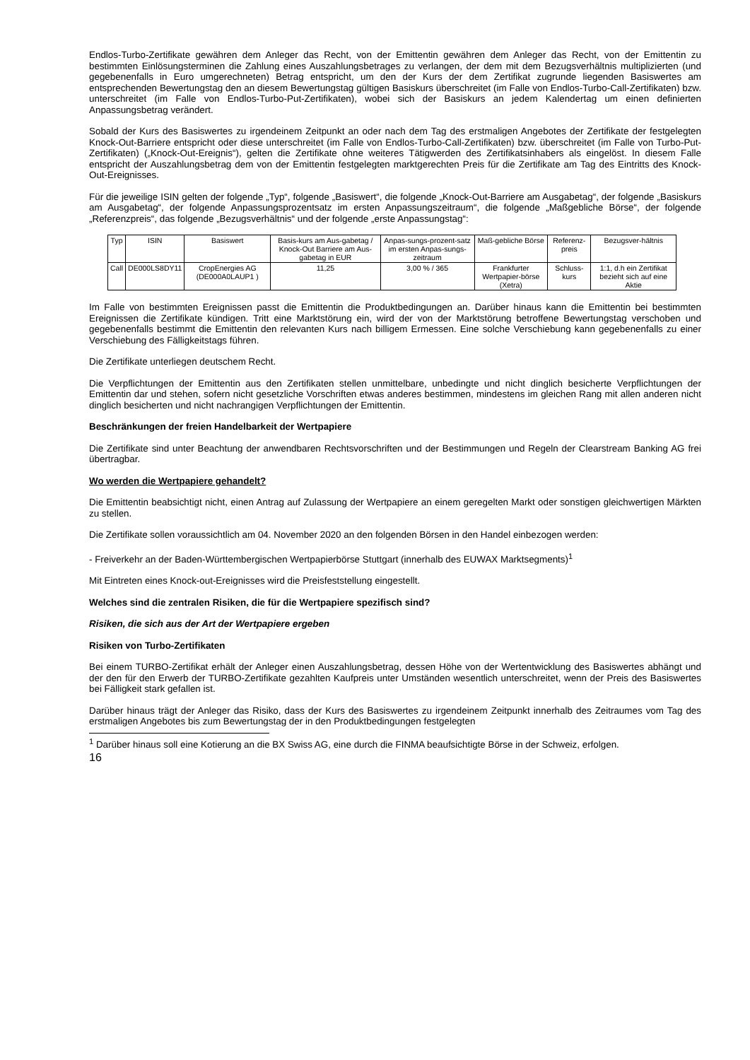Endlos-Turbo-Zertifikate gewähren dem Anleger das Recht, von der Emittentin gewähren dem Anleger das Recht, von der Emittentin zu bestimmten Einlösungsterminen die Zahlung eines Auszahlungsbetrages zu verlangen, der dem mit dem Bezugsverhältnis multiplizierten (und gegebenenfalls in Euro umgerechneten) Betrag entspricht, um den der Kurs der dem Zertifikat zugrunde liegenden Basiswertes am entsprechenden Bewertungstag den an diesem Bewertungstag gültigen Basiskurs überschreitet (im Falle von Endlos-Turbo-Call-Zertifikaten) bzw. unterschreitet (im Falle von Endlos-Turbo-Put-Zertifikaten), wobei sich der Basiskurs an jedem Kalendertag um einen definierten Anpassungsbetrag verändert.
Sobald der Kurs des Basiswertes zu irgendeinem Zeitpunkt an oder nach dem Tag des erstmaligen Angebotes der Zertifikate der festgelegten Knock-Out-Barriere entspricht oder diese unterschreitet (im Falle von Endlos-Turbo-Call-Zertifikaten) bzw. überschreitet (im Falle von Turbo-Put-Zertifikaten) („Knock-Out-Ereignis“), gelten die Zertifikate ohne weiteres Tätigwerden des Zertifikatsinhabers als eingelöst. In diesem Falle entspricht der Auszahlungsbetrag dem von der Emittentin festgelegten marktgerechten Preis für die Zertifikate am Tag des Eintritts des Knock-Out-Ereignisses.
Für die jeweilige ISIN gelten der folgende „Typ“, folgende „Basiswert“, die folgende „Knock-Out-Barriere am Ausgabetag“, der folgende „Basiskurs am Ausgabetag“, der folgende Anpassungsprozentsatz im ersten Anpassungszeitraum“, die folgende „Maßgebliche Börse“, der folgende „Referenzpreis“, das folgende „Bezugsverhältnis“ und der folgende „erste Anpassungstag“:
| Typ | ISIN | Basiswert | Basis-kurs am Aus-gabetag / Knock-Out Barriere am Aus-gabetag in EUR | Anpas-sungs-prozent-satz im ersten Anpas-sungs-zeitraum | Maß-gebliche Börse | Referenz-preis | Bezugsver-hältnis |
| --- | --- | --- | --- | --- | --- | --- | --- |
| Call | DE000LS8DY11 | CropEnergies AG (DE000A0LAUP1 ) | 11,25 | 3,00 % / 365 | Frankfurter Wertpapier-börse (Xetra) | Schluss-kurs | 1:1, d.h ein Zertifikat bezieht sich auf eine Aktie |
Im Falle von bestimmten Ereignissen passt die Emittentin die Produktbedingungen an. Darüber hinaus kann die Emittentin bei bestimmten Ereignissen die Zertifikate kündigen. Tritt eine Marktstörung ein, wird der von der Marktstörung betroffene Bewertungstag verschoben und gegebenenfalls bestimmt die Emittentin den relevanten Kurs nach billigem Ermessen. Eine solche Verschiebung kann gegebenenfalls zu einer Verschiebung des Fälligkeitstags führen.
Die Zertifikate unterliegen deutschem Recht.
Die Verpflichtungen der Emittentin aus den Zertifikaten stellen unmittelbare, unbedingte und nicht dinglich besicherte Verpflichtungen der Emittentin dar und stehen, sofern nicht gesetzliche Vorschriften etwas anderes bestimmen, mindestens im gleichen Rang mit allen anderen nicht dinglich besicherten und nicht nachrangigen Verpflichtungen der Emittentin.
Beschränkungen der freien Handelbarkeit der Wertpapiere
Die Zertifikate sind unter Beachtung der anwendbaren Rechtsvorschriften und der Bestimmungen und Regeln der Clearstream Banking AG frei übertragbar.
Wo werden die Wertpapiere gehandelt?
Die Emittentin beabsichtigt nicht, einen Antrag auf Zulassung der Wertpapiere an einem geregelten Markt oder sonstigen gleichwertigen Märkten zu stellen.
Die Zertifikate sollen voraussichtlich am 04. November 2020 an den folgenden Börsen in den Handel einbezogen werden:
- Freiverkehr an der Baden-Württembergischen Wertpapierbörse Stuttgart (innerhalb des EUWAX Marktsegments)<sup>1</sup>
Mit Eintreten eines Knock-out-Ereignisses wird die Preisfeststellung eingestellt.
Welches sind die zentralen Risiken, die für die Wertpapiere spezifisch sind?
Risiken, die sich aus der Art der Wertpapiere ergeben
Risiken von Turbo-Zertifikaten
Bei einem TURBO-Zertifikat erhält der Anleger einen Auszahlungsbetrag, dessen Höhe von der Wertentwicklung des Basiswertes abhängt und der den für den Erwerb der TURBO-Zertifikate gezahlten Kaufpreis unter Umständen wesentlich unterschreitet, wenn der Preis des Basiswertes bei Fälligkeit stark gefallen ist.
Darüber hinaus trägt der Anleger das Risiko, dass der Kurs des Basiswertes zu irgendeinem Zeitpunkt innerhalb des Zeitraumes vom Tag des erstmaligen Angebotes bis zum Bewertungstag der in den Produktbedingungen festgelegten
<sup>1</sup> Darüber hinaus soll eine Kotierung an die BX Swiss AG, eine durch die FINMA beaufsichtigte Börse in der Schweiz, erfolgen.
16